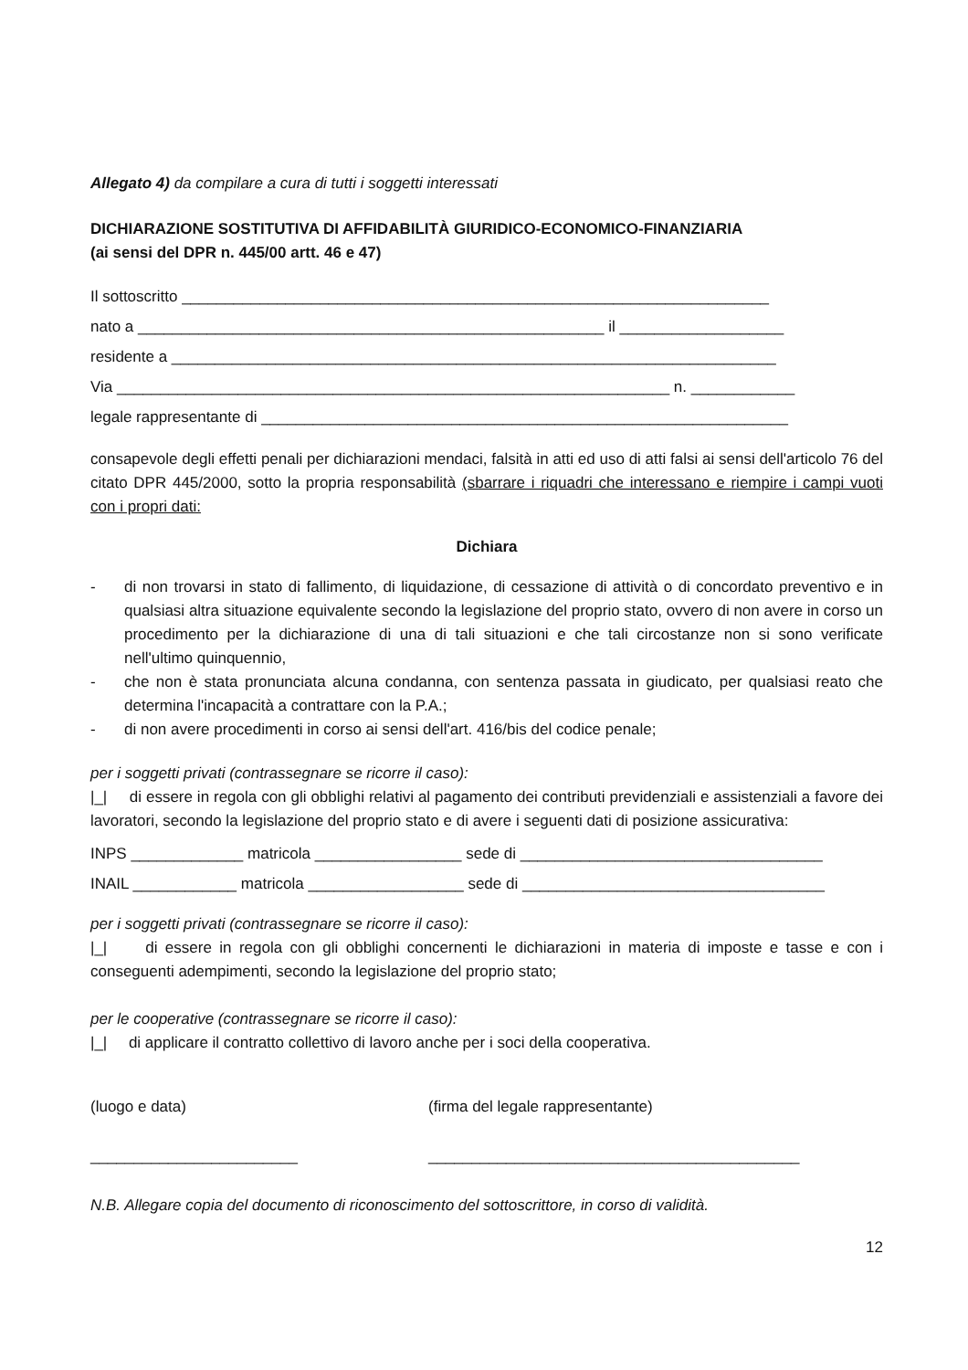Allegato 4) da compilare a cura di tutti i soggetti interessati
DICHIARAZIONE SOSTITUTIVA DI AFFIDABILITÀ GIURIDICO-ECONOMICO-FINANZIARIA
(ai sensi del DPR n. 445/00 artt. 46 e 47)
Il sottoscritto ____________________________________________________________________
nato a ______________________________________________________ il ___________________
residente a ______________________________________________________________________
Via ________________________________________________________________ n. ____________
legale rappresentante di _____________________________________________________________
consapevole degli effetti penali per dichiarazioni mendaci, falsità in atti ed uso di atti falsi ai sensi dell'articolo 76 del citato DPR 445/2000, sotto la propria responsabilità (sbarrare i riquadri che interessano e riempire i campi vuoti con i propri dati:
Dichiara
- di non trovarsi in stato di fallimento, di liquidazione, di cessazione di attività o di concordato preventivo e in qualsiasi altra situazione equivalente secondo la legislazione del proprio stato, ovvero di non avere in corso un procedimento per la dichiarazione di una di tali situazioni e che tali circostanze non si sono verificate nell'ultimo quinquennio,
- che non è stata pronunciata alcuna condanna, con sentenza passata in giudicato, per qualsiasi reato che determina l'incapacità a contrattare con la P.A.;
- di non avere procedimenti in corso ai sensi dell'art. 416/bis del codice penale;
per i soggetti privati (contrassegnare se ricorre il caso):
|_| di essere in regola con gli obblighi relativi al pagamento dei contributi previdenziali e assistenziali a favore dei lavoratori, secondo la legislazione del proprio stato e di avere i seguenti dati di posizione assicurativa:
INPS _____________ matricola _________________ sede di ___________________________________
INAIL ____________ matricola __________________ sede di ___________________________________
per i soggetti privati (contrassegnare se ricorre il caso):
|_| di essere in regola con gli obblighi concernenti le dichiarazioni in materia di imposte e tasse e con i conseguenti adempimenti, secondo la legislazione del proprio stato;
per le cooperative (contrassegnare se ricorre il caso):
|_| di applicare il contratto collettivo di lavoro anche per i soci della cooperativa.
(luogo e data) (firma del legale rappresentante)
________________________ ___________________________________________
N.B. Allegare copia del documento di riconoscimento del sottoscrittore, in corso di validità.
12